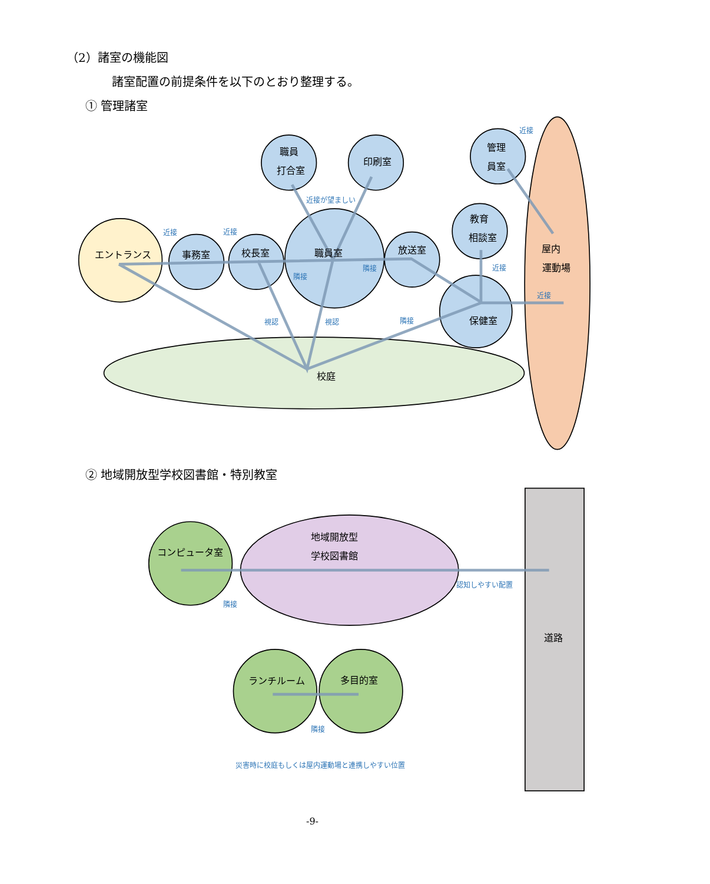（2）諸室の機能図
諸室配置の前提条件を以下のとおり整理する。
① 管理諸室
職員
打合室
印刷室
管理
員室
教育
相談室
エントランス
事務室
校長室
職員室
放送室
屋内
運動場
保健室
校庭
近接
近接が望ましい
近接
近接
隣接
隣接
近接
近接
視認
視認
隣接
② 地域開放型学校図書館・特別教室
コンピュータ室
地域開放型
学校図書館
道路
ランチルーム
多目的室
認知しやすい配置
隣接
隣接
災害時に校庭もしくは屋内運動場と連携しやすい位置
-9-